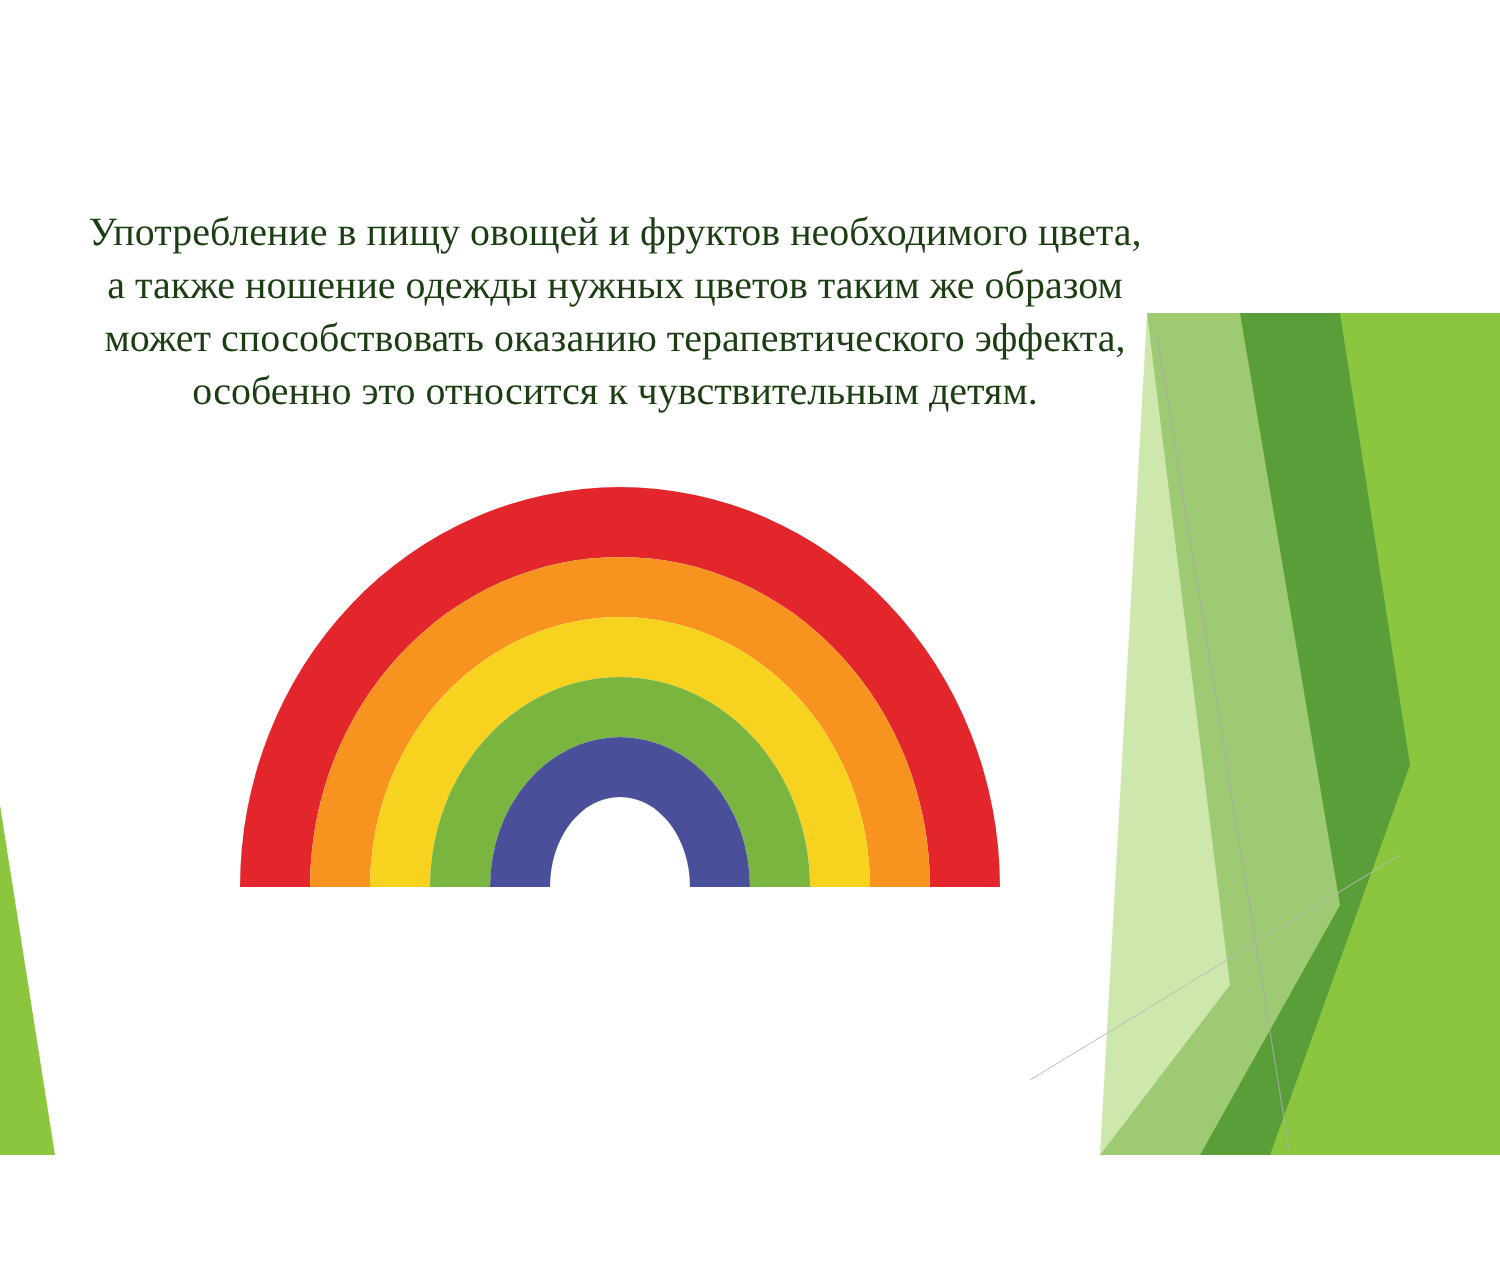Употребление в пищу овощей и фруктов необходимого цвета, а также ношение одежды нужных цветов таким же образом может способствовать оказанию терапевтического эффекта, особенно это относится к чувствительным детям.